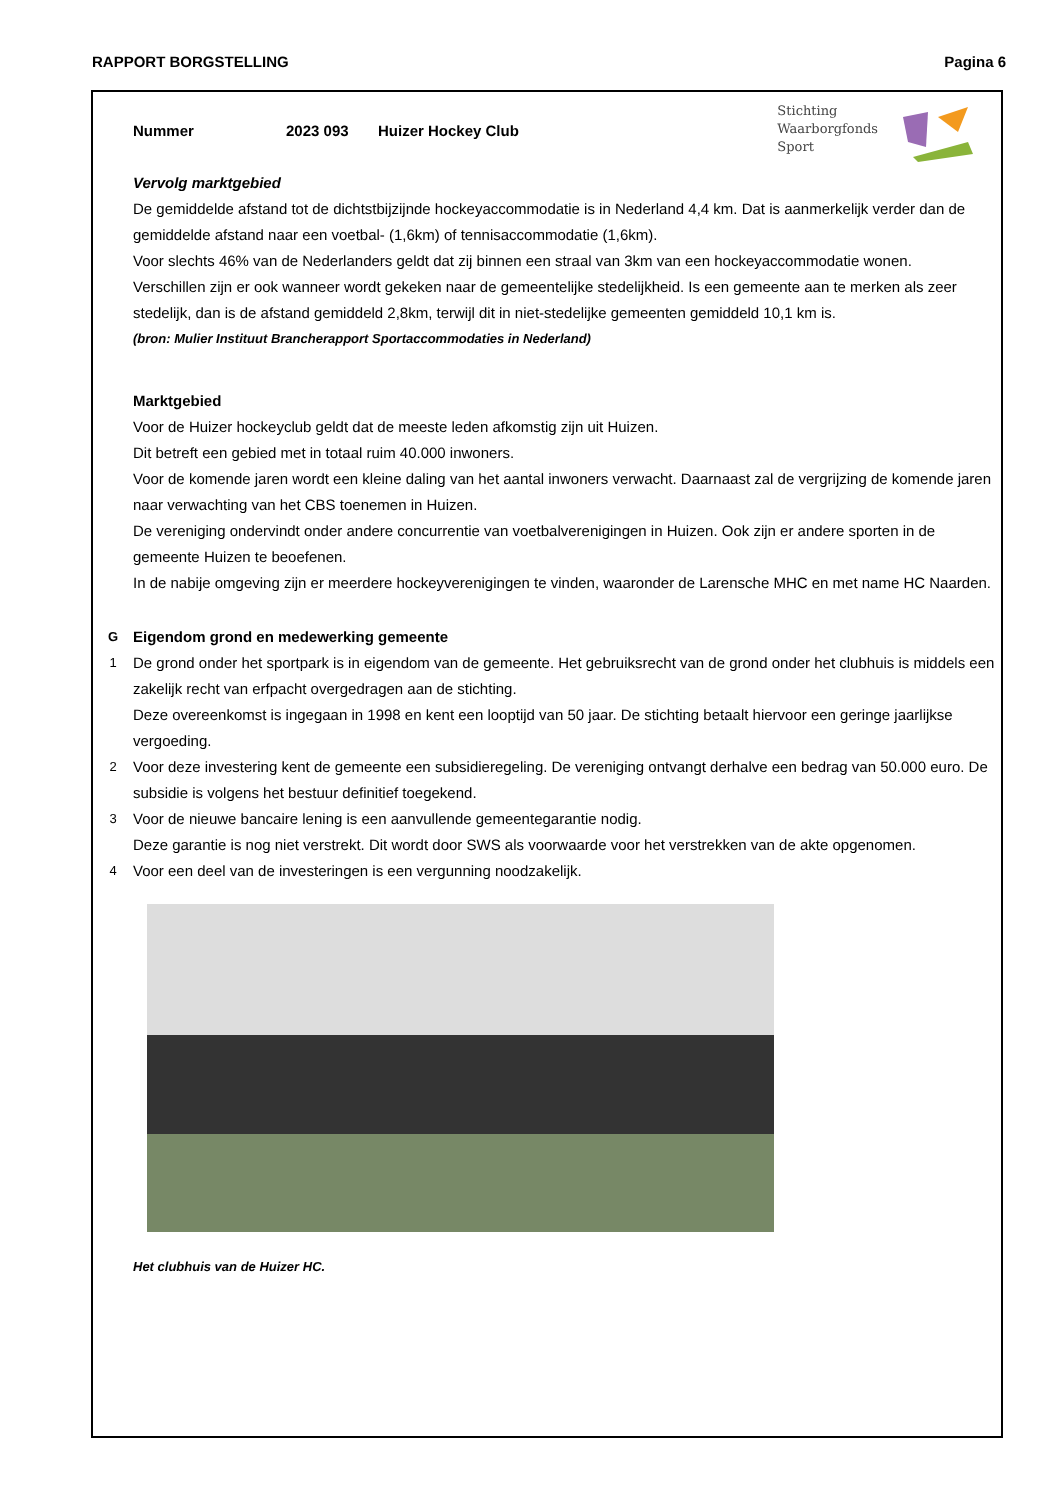RAPPORT BORGSTELLING Pagina 6
Nummer 2023 093 Huizer Hockey Club
Stichting
Waarborgfonds
Sport
Vervolg marktgebied
De gemiddelde afstand tot de dichtstbijzijnde hockeyaccommodatie is in Nederland 4,4 km. Dat is aanmerkelijk verder dan de gemiddelde afstand naar een voetbal- (1,6km) of tennisaccommodatie (1,6km).
Voor slechts 46% van de Nederlanders geldt dat zij binnen een straal van 3km van een hockeyaccommodatie wonen.
Verschillen zijn er ook wanneer wordt gekeken naar de gemeentelijke stedelijkheid. Is een gemeente aan te merken als zeer stedelijk, dan is de afstand gemiddeld 2,8km, terwijl dit in niet-stedelijke gemeenten gemiddeld 10,1 km is.
(bron: Mulier Instituut Brancherapport Sportaccommodaties in Nederland)
Marktgebied
Voor de Huizer hockeyclub geldt dat de meeste leden afkomstig zijn uit Huizen.
Dit betreft een gebied met in totaal ruim 40.000 inwoners.
Voor de komende jaren wordt een kleine daling van het aantal inwoners verwacht. Daarnaast zal de vergrijzing de komende jaren naar verwachting van het CBS toenemen in Huizen.
De vereniging ondervindt onder andere concurrentie van voetbalverenigingen in Huizen. Ook zijn er andere sporten in de gemeente Huizen te beoefenen.
In de nabije omgeving zijn er meerdere hockeyverenigingen te vinden, waaronder de Larensche MHC en met name HC Naarden.
G Eigendom grond en medewerking gemeente
1
De grond onder het sportpark is in eigendom van de gemeente. Het gebruiksrecht van de grond onder het clubhuis is middels een zakelijk recht van erfpacht overgedragen aan de stichting.
Deze overeenkomst is ingegaan in 1998 en kent een looptijd van 50 jaar. De stichting betaalt hiervoor een geringe jaarlijkse vergoeding.
2
Voor deze investering kent de gemeente een subsidieregeling. De vereniging ontvangt derhalve een bedrag van 50.000 euro. De subsidie is volgens het bestuur definitief toegekend.
3
Voor de nieuwe bancaire lening is een aanvullende gemeentegarantie nodig.
Deze garantie is nog niet verstrekt. Dit wordt door SWS als voorwaarde voor het verstrekken van de akte opgenomen.
4
Voor een deel van de investeringen is een vergunning noodzakelijk.
Het clubhuis van de Huizer HC.